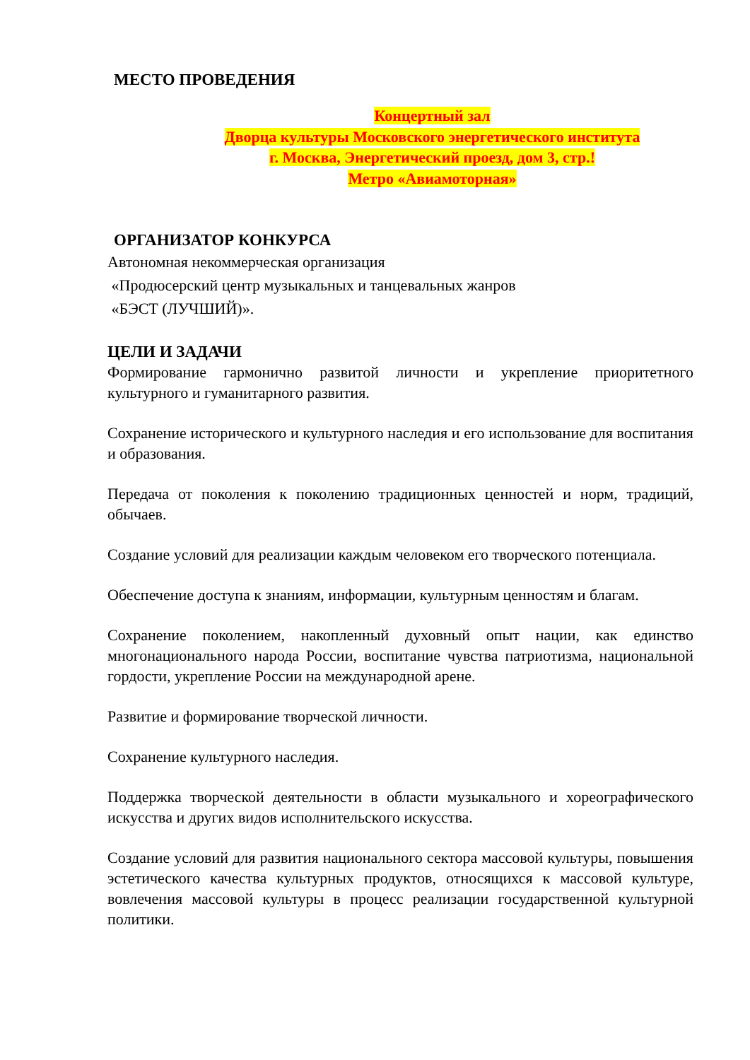МЕСТО ПРОВЕДЕНИЯ
Концертный зал
Дворца культуры Московского энергетического института
г. Москва, Энергетический проезд, дом 3, стр.!
Метро «Авиамоторная»
ОРГАНИЗАТОР КОНКУРСА
Автономная некоммерческая организация
«Продюсерский центр музыкальных и танцевальных жанров
«БЭСТ (ЛУЧШИЙ)».
ЦЕЛИ И ЗАДАЧИ
Формирование гармонично развитой личности и укрепление приоритетного культурного и гуманитарного развития.
Сохранение исторического и культурного наследия и его использование для воспитания и образования.
Передача от поколения к поколению традиционных ценностей и норм, традиций, обычаев.
Создание условий для реализации каждым человеком его творческого потенциала.
Обеспечение доступа к знаниям, информации, культурным ценностям и благам.
Сохранение поколением, накопленный духовный опыт нации, как единство многонационального народа России, воспитание чувства патриотизма, национальной гордости, укрепление России на международной арене.
Развитие и формирование творческой личности.
Сохранение культурного наследия.
Поддержка творческой деятельности в области музыкального и хореографического искусства и других видов исполнительского искусства.
Создание условий для развития национального сектора массовой культуры, повышения эстетического качества культурных продуктов, относящихся к массовой культуре, вовлечения массовой культуры в процесс реализации государственной культурной политики.